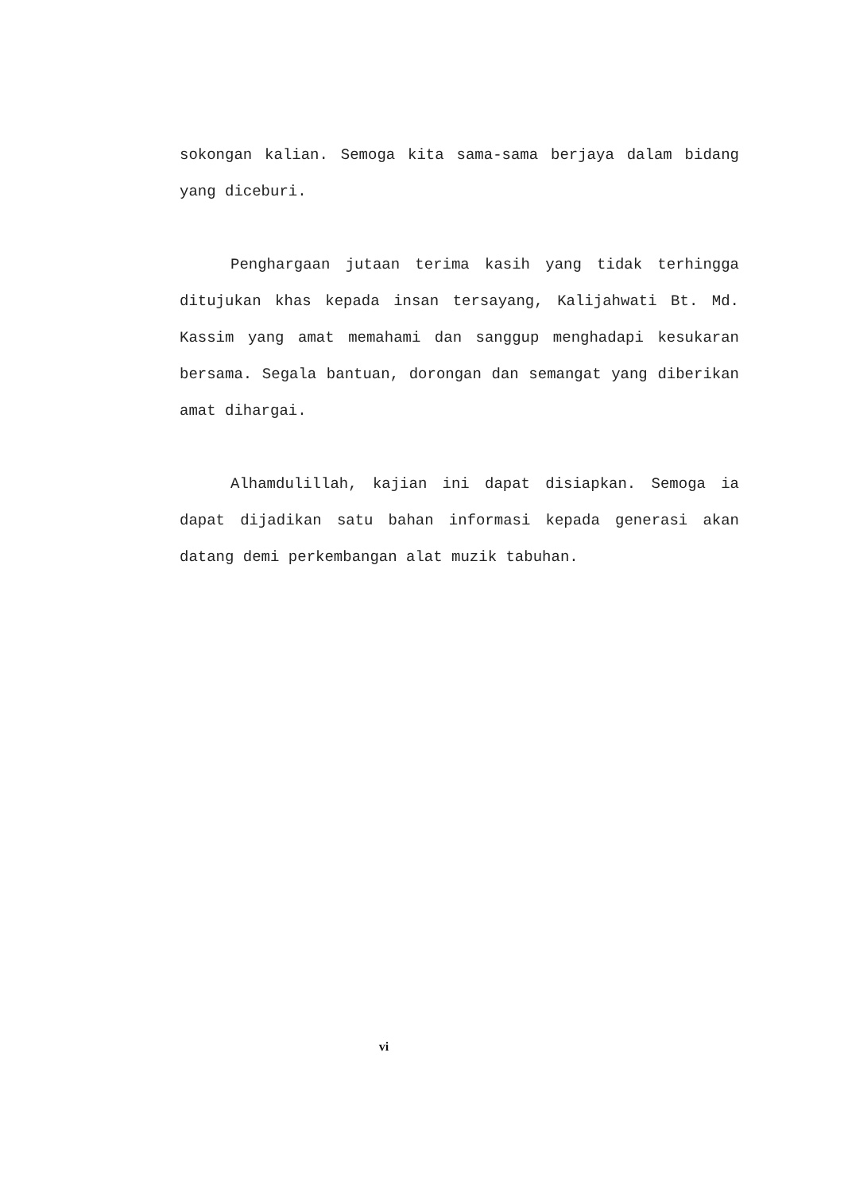sokongan kalian. Semoga kita sama-sama berjaya dalam bidang yang diceburi.
Penghargaan jutaan terima kasih yang tidak terhingga ditujukan khas kepada insan tersayang, Kalijahwati Bt. Md. Kassim yang amat memahami dan sanggup menghadapi kesukaran bersama. Segala bantuan, dorongan dan semangat yang diberikan amat dihargai.
Alhamdulillah, kajian ini dapat disiapkan. Semoga ia dapat dijadikan satu bahan informasi kepada generasi akan datang demi perkembangan alat muzik tabuhan.
vi